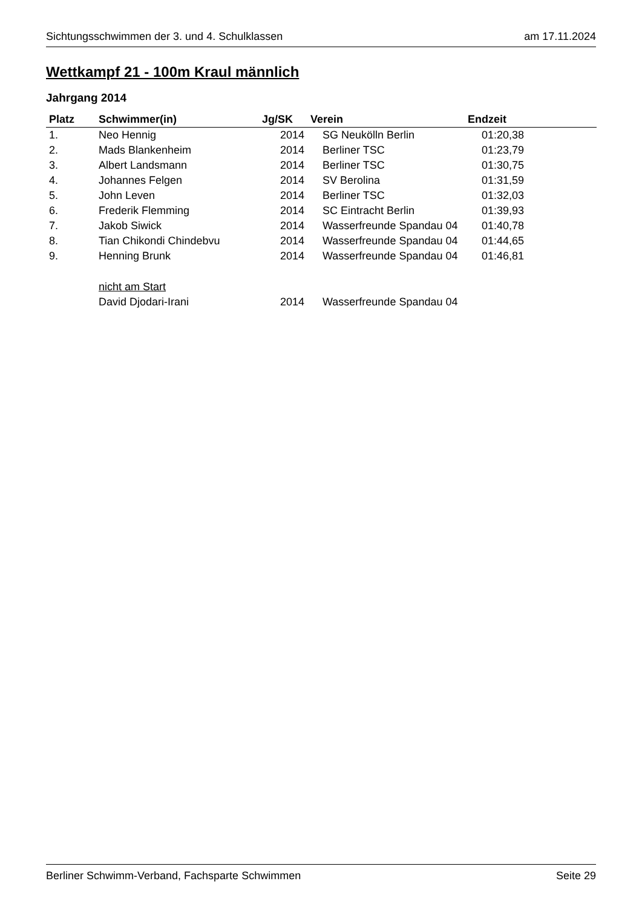Sichtungsschwimmen der 3. und 4. Schulklassen am 17.11.2024
Wettkampf 21 - 100m Kraul männlich
Jahrgang 2014
| Platz | Schwimmer(in) | Jg/SK | Verein | Endzeit |
| --- | --- | --- | --- | --- |
| 1. | Neo Hennig | 2014 | SG Neukölln Berlin | 01:20,38 |
| 2. | Mads Blankenheim | 2014 | Berliner TSC | 01:23,79 |
| 3. | Albert Landsmann | 2014 | Berliner TSC | 01:30,75 |
| 4. | Johannes Felgen | 2014 | SV Berolina | 01:31,59 |
| 5. | John Leven | 2014 | Berliner TSC | 01:32,03 |
| 6. | Frederik Flemming | 2014 | SC Eintracht Berlin | 01:39,93 |
| 7. | Jakob Siwick | 2014 | Wasserfreunde Spandau 04 | 01:40,78 |
| 8. | Tian Chikondi Chindebvu | 2014 | Wasserfreunde Spandau 04 | 01:44,65 |
| 9. | Henning Brunk | 2014 | Wasserfreunde Spandau 04 | 01:46,81 |
| | nicht am Start | | | |
| | David Djodari-Irani | 2014 | Wasserfreunde Spandau 04 | |
Berliner Schwimm-Verband, Fachsparte Schwimmen Seite 29